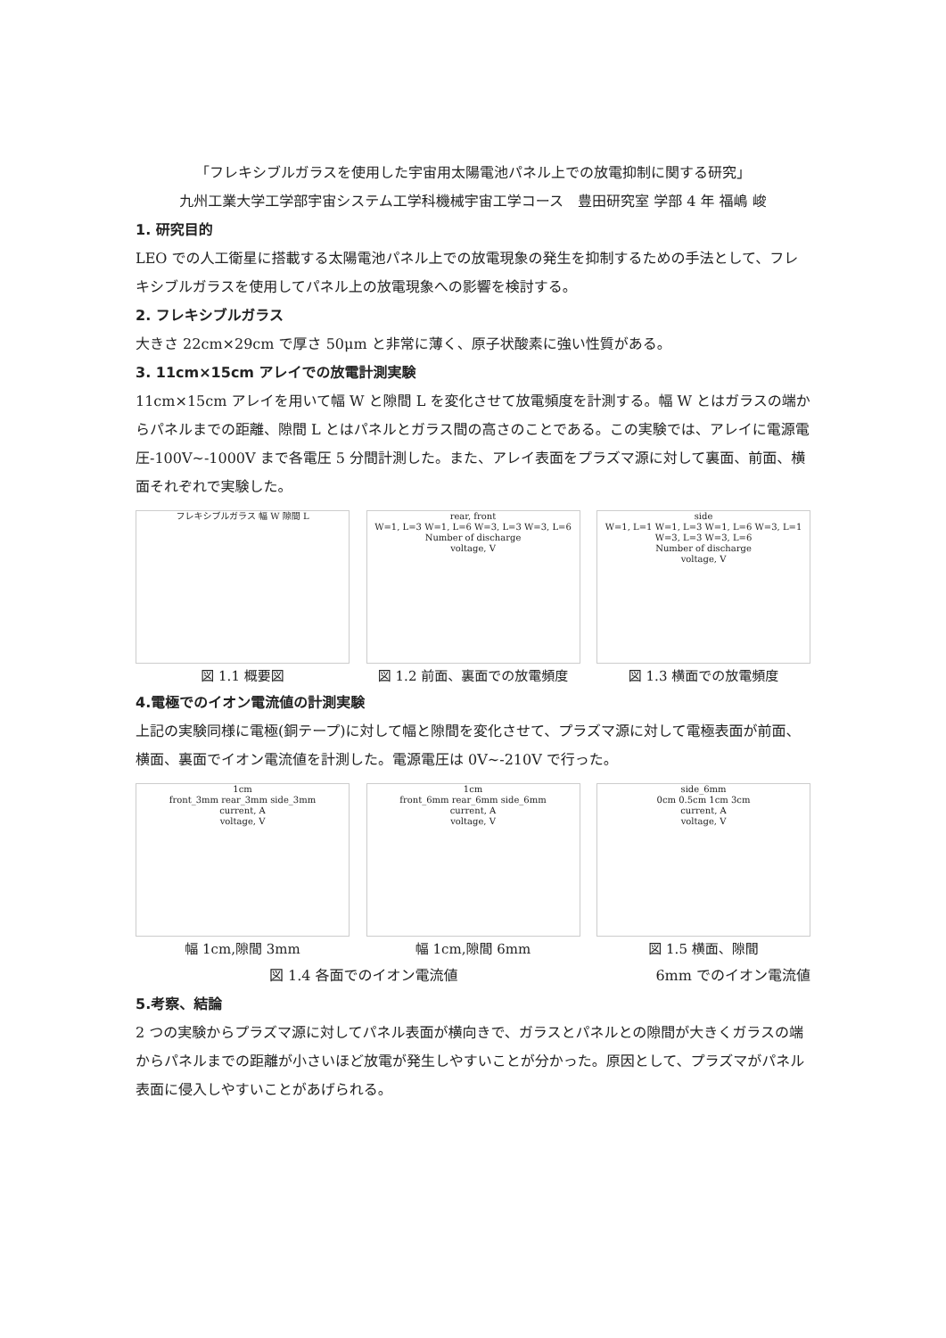「フレキシブルガラスを使用した宇宙用太陽電池パネル上での放電抑制に関する研究」
九州工業大学工学部宇宙システム工学科機械宇宙工学コース　豊田研究室 学部 4 年 福嶋 峻
1. 研究目的
LEO での人工衛星に搭載する太陽電池パネル上での放電現象の発生を抑制するための手法として、フレキシブルガラスを使用してパネル上の放電現象への影響を検討する。
2. フレキシブルガラス
大きさ 22cm×29cm で厚さ 50μm と非常に薄く、原子状酸素に強い性質がある。
3. 11cm×15cm アレイでの放電計測実験
11cm×15cm アレイを用いて幅 W と隙間 L を変化させて放電頻度を計測する。幅 W とはガラスの端からパネルまでの距離、隙間 L とはパネルとガラス間の高さのことである。この実験では、アレイに電源電圧-100V~-1000V まで各電圧 5 分間計測した。また、アレイ表面をプラズマ源に対して裏面、前面、横面それぞれで実験した。
フレキシブルガラス 幅 W 隙間 L
図 1.1 概要図
rear, front
W=1, L=3 W=1, L=6 W=3, L=3 W=3, L=6
Number of discharge
voltage, V
図 1.2 前面、裏面での放電頻度
side
W=1, L=1 W=1, L=3 W=1, L=6 W=3, L=1 W=3, L=3 W=3, L=6
Number of discharge
voltage, V
図 1.3 横面での放電頻度
4.電極でのイオン電流値の計測実験
上記の実験同様に電極(銅テープ)に対して幅と隙間を変化させて、プラズマ源に対して電極表面が前面、横面、裏面でイオン電流値を計測した。電源電圧は 0V~-210V で行った。
1cm
front_3mm rear_3mm side_3mm
current, A
voltage, V
幅 1cm,隙間 3mm
1cm
front_6mm rear_6mm side_6mm
current, A
voltage, V
幅 1cm,隙間 6mm
side_6mm
0cm 0.5cm 1cm 3cm
current, A
voltage, V
図 1.5 横面、隙間
図 1.4 各面でのイオン電流値 6mm でのイオン電流値
5.考察、結論
2 つの実験からプラズマ源に対してパネル表面が横向きで、ガラスとパネルとの隙間が大きくガラスの端からパネルまでの距離が小さいほど放電が発生しやすいことが分かった。原因として、プラズマがパネル表面に侵入しやすいことがあげられる。